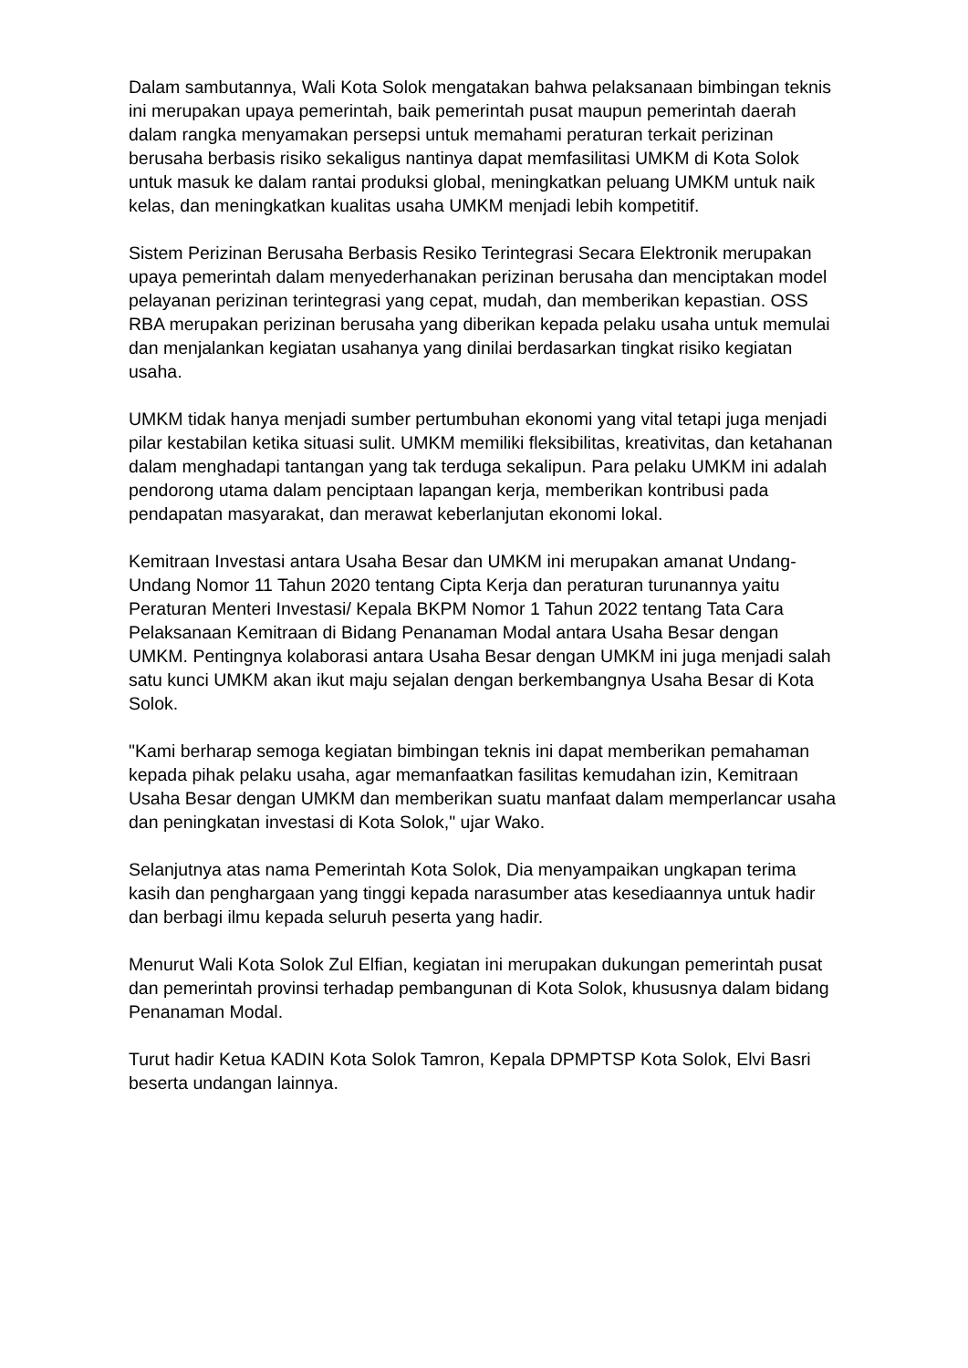Dalam sambutannya, Wali Kota Solok mengatakan bahwa pelaksanaan bimbingan teknis ini merupakan upaya pemerintah, baik pemerintah pusat maupun pemerintah daerah dalam rangka menyamakan persepsi untuk memahami peraturan terkait perizinan berusaha berbasis risiko sekaligus nantinya dapat memfasilitasi UMKM di Kota Solok untuk masuk ke dalam rantai produksi global, meningkatkan peluang UMKM untuk naik kelas, dan meningkatkan kualitas usaha UMKM menjadi lebih kompetitif.
Sistem Perizinan Berusaha Berbasis Resiko Terintegrasi Secara Elektronik merupakan upaya pemerintah dalam menyederhanakan perizinan berusaha dan menciptakan model pelayanan perizinan terintegrasi yang cepat, mudah, dan memberikan kepastian. OSS RBA merupakan perizinan berusaha yang diberikan kepada pelaku usaha untuk memulai dan menjalankan kegiatan usahanya yang dinilai berdasarkan tingkat risiko kegiatan usaha.
UMKM tidak hanya menjadi sumber pertumbuhan ekonomi yang vital tetapi juga menjadi pilar kestabilan ketika situasi sulit. UMKM memiliki fleksibilitas, kreativitas, dan ketahanan dalam menghadapi tantangan yang tak terduga sekalipun. Para pelaku UMKM ini adalah pendorong utama dalam penciptaan lapangan kerja, memberikan kontribusi pada pendapatan masyarakat, dan merawat keberlanjutan ekonomi lokal.
Kemitraan Investasi antara Usaha Besar dan UMKM ini merupakan amanat Undang-Undang Nomor 11 Tahun 2020 tentang Cipta Kerja dan peraturan turunannya yaitu Peraturan Menteri Investasi/ Kepala BKPM Nomor 1 Tahun 2022 tentang Tata Cara Pelaksanaan Kemitraan di Bidang Penanaman Modal antara Usaha Besar dengan UMKM. Pentingnya kolaborasi antara Usaha Besar dengan UMKM ini juga menjadi salah satu kunci UMKM akan ikut maju sejalan dengan berkembangnya Usaha Besar di Kota Solok.
"Kami berharap semoga kegiatan bimbingan teknis ini dapat memberikan pemahaman kepada pihak pelaku usaha, agar memanfaatkan fasilitas kemudahan izin, Kemitraan Usaha Besar dengan UMKM dan memberikan suatu manfaat dalam memperlancar usaha dan peningkatan investasi di Kota Solok," ujar Wako.
Selanjutnya atas nama Pemerintah Kota Solok, Dia menyampaikan ungkapan terima kasih dan penghargaan yang tinggi kepada narasumber atas kesediaannya untuk hadir dan berbagi ilmu kepada seluruh peserta yang hadir.
Menurut Wali Kota Solok Zul Elfian, kegiatan ini merupakan dukungan pemerintah pusat dan pemerintah provinsi terhadap pembangunan di Kota Solok, khususnya dalam bidang Penanaman Modal.
Turut hadir Ketua KADIN Kota Solok Tamron, Kepala DPMPTSP Kota Solok, Elvi Basri beserta undangan lainnya.